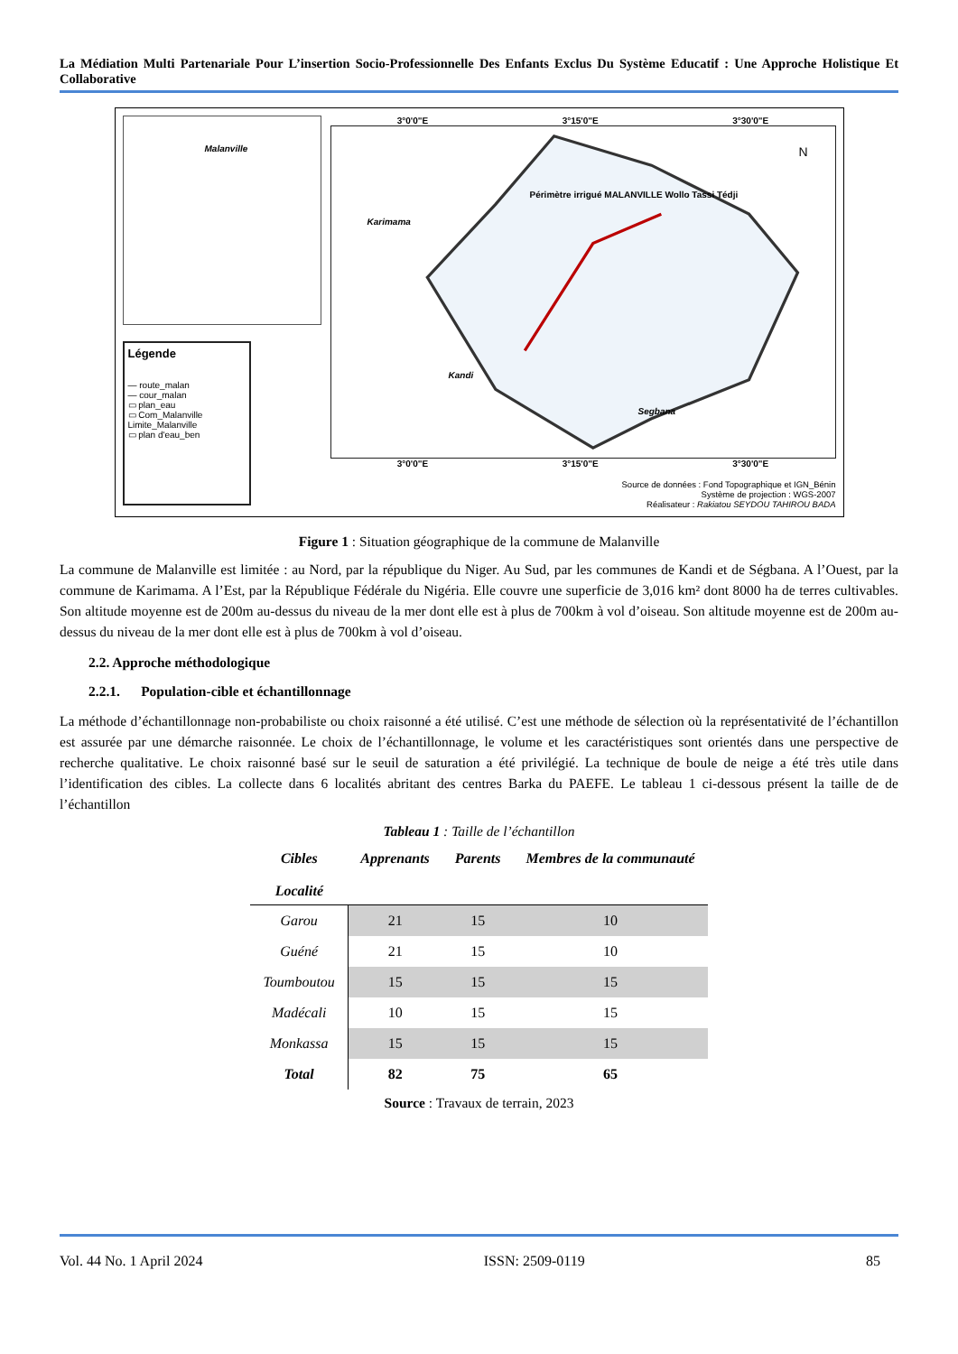La Médiation Multi Partenariale Pour L’insertion Socio-Professionnelle Des Enfants Exclus Du Système Educatif : Une Approche Holistique Et Collaborative
Malanville
Légende
— route_malan
— cour_malan
▭ plan_eau
▭ Com_Malanville
Limite_Malanville
▭ plan d'eau_ben
3°0'0"E 3°15'0"E 3°30'0"E
Karimama
Kandi
Segbana
Périmètre irrigué MALANVILLE Wollo Tassi Tédji
N
3°0'0"E 3°15'0"E 3°30'0"E
Source de données : Fond Topographique et IGN_Bénin
Système de projection : WGS-2007
Réalisateur : Rakiatou SEYDOU TAHIROU BADA
Figure 1 : Situation géographique de la commune de Malanville
La commune de Malanville est limitée : au Nord, par la république du Niger. Au Sud, par les communes de Kandi et de Ségbana. A l’Ouest, par la commune de Karimama. A l’Est, par la République Fédérale du Nigéria. Elle couvre une superficie de 3,016 km² dont 8000 ha de terres cultivables. Son altitude moyenne est de 200m au-dessus du niveau de la mer dont elle est à plus de 700km à vol d’oiseau. Son altitude moyenne est de 200m au-dessus du niveau de la mer dont elle est à plus de 700km à vol d’oiseau.
2.2. Approche méthodologique
2.2.1. Population-cible et échantillonnage
La méthode d’échantillonnage non-probabiliste ou choix raisonné a été utilisé. C’est une méthode de sélection où la représentativité de l’échantillon est assurée par une démarche raisonnée. Le choix de l’échantillonnage, le volume et les caractéristiques sont orientés dans une perspective de recherche qualitative. Le choix raisonné basé sur le seuil de saturation a été privilégié. La technique de boule de neige a été très utile dans l’identification des cibles. La collecte dans 6 localités abritant des centres Barka du PAEFE. Le tableau 1 ci-dessous présent la taille de de l’échantillon
Tableau 1 : Taille de l’échantillon
| Cibles Localité | Apprenants | Parents | Membres de la communauté |
| --- | --- | --- | --- |
| Garou | 21 | 15 | 10 |
| Guéné | 21 | 15 | 10 |
| Toumboutou | 15 | 15 | 15 |
| Madécali | 10 | 15 | 15 |
| Monkassa | 15 | 15 | 15 |
| Total | 82 | 75 | 65 |
Source : Travaux de terrain, 2023
Vol. 44 No. 1 April 2024 ISSN: 2509-0119 85